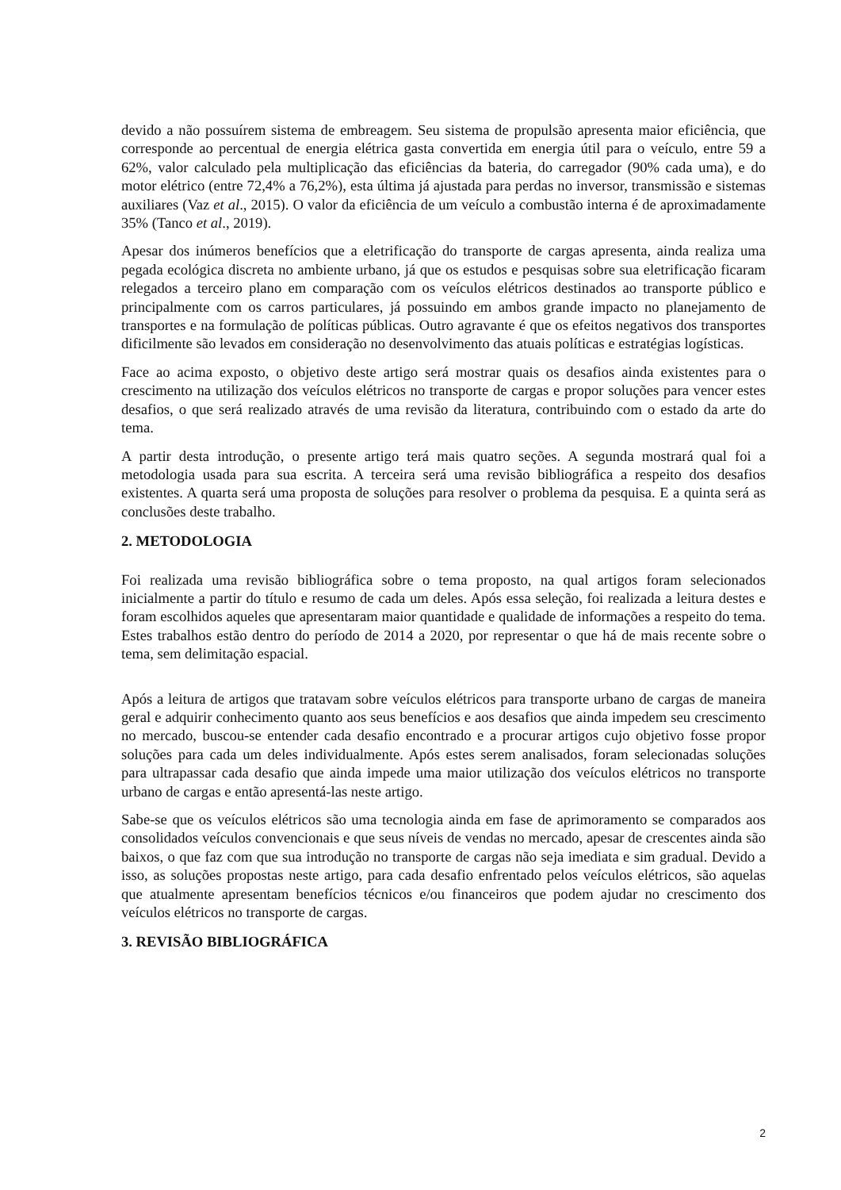devido a não possuírem sistema de embreagem. Seu sistema de propulsão apresenta maior eficiência, que corresponde ao percentual de energia elétrica gasta convertida em energia útil para o veículo, entre 59 a 62%, valor calculado pela multiplicação das eficiências da bateria, do carregador (90% cada uma), e do motor elétrico (entre 72,4% a 76,2%), esta última já ajustada para perdas no inversor, transmissão e sistemas auxiliares (Vaz et al., 2015). O valor da eficiência de um veículo a combustão interna é de aproximadamente 35% (Tanco et al., 2019).
Apesar dos inúmeros benefícios que a eletrificação do transporte de cargas apresenta, ainda realiza uma pegada ecológica discreta no ambiente urbano, já que os estudos e pesquisas sobre sua eletrificação ficaram relegados a terceiro plano em comparação com os veículos elétricos destinados ao transporte público e principalmente com os carros particulares, já possuindo em ambos grande impacto no planejamento de transportes e na formulação de políticas públicas. Outro agravante é que os efeitos negativos dos transportes dificilmente são levados em consideração no desenvolvimento das atuais políticas e estratégias logísticas.
Face ao acima exposto, o objetivo deste artigo será mostrar quais os desafios ainda existentes para o crescimento na utilização dos veículos elétricos no transporte de cargas e propor soluções para vencer estes desafios, o que será realizado através de uma revisão da literatura, contribuindo com o estado da arte do tema.
A partir desta introdução, o presente artigo terá mais quatro seções. A segunda mostrará qual foi a metodologia usada para sua escrita. A terceira será uma revisão bibliográfica a respeito dos desafios existentes. A quarta será uma proposta de soluções para resolver o problema da pesquisa. E a quinta será as conclusões deste trabalho.
2. METODOLOGIA
Foi realizada uma revisão bibliográfica sobre o tema proposto, na qual artigos foram selecionados inicialmente a partir do título e resumo de cada um deles. Após essa seleção, foi realizada a leitura destes e foram escolhidos aqueles que apresentaram maior quantidade e qualidade de informações a respeito do tema. Estes trabalhos estão dentro do período de 2014 a 2020, por representar o que há de mais recente sobre o tema, sem delimitação espacial.
Após a leitura de artigos que tratavam sobre veículos elétricos para transporte urbano de cargas de maneira geral e adquirir conhecimento quanto aos seus benefícios e aos desafios que ainda impedem seu crescimento no mercado, buscou-se entender cada desafio encontrado e a procurar artigos cujo objetivo fosse propor soluções para cada um deles individualmente. Após estes serem analisados, foram selecionadas soluções para ultrapassar cada desafio que ainda impede uma maior utilização dos veículos elétricos no transporte urbano de cargas e então apresentá-las neste artigo.
Sabe-se que os veículos elétricos são uma tecnologia ainda em fase de aprimoramento se comparados aos consolidados veículos convencionais e que seus níveis de vendas no mercado, apesar de crescentes ainda são baixos, o que faz com que sua introdução no transporte de cargas não seja imediata e sim gradual. Devido a isso, as soluções propostas neste artigo, para cada desafio enfrentado pelos veículos elétricos, são aquelas que atualmente apresentam benefícios técnicos e/ou financeiros que podem ajudar no crescimento dos veículos elétricos no transporte de cargas.
3. REVISÃO BIBLIOGRÁFICA
2